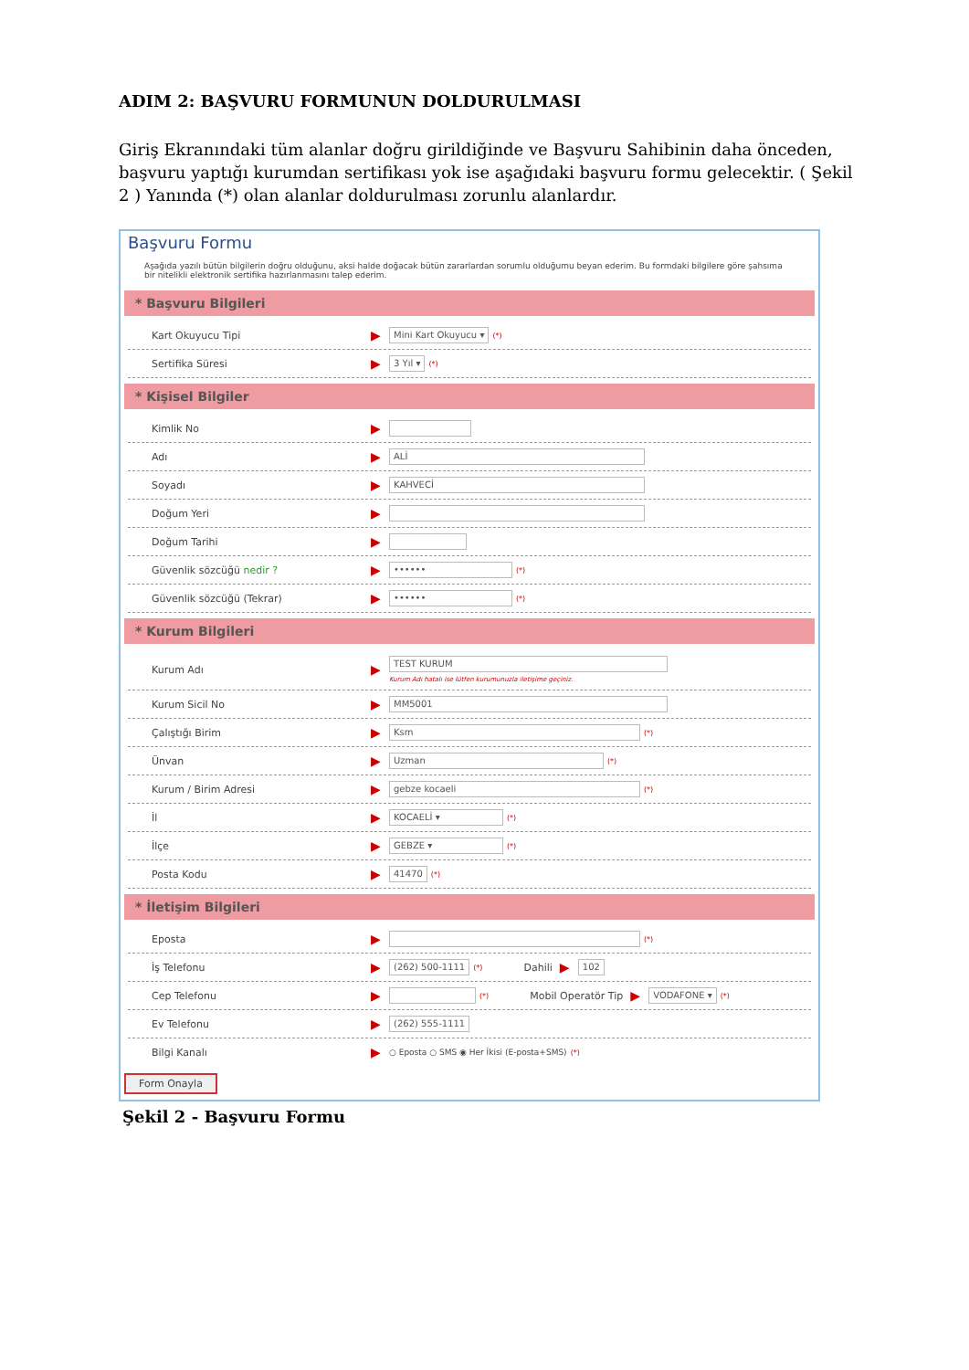ADIM 2: BAŞVURU FORMUNUN DOLDURULMASI
Giriş Ekranındaki tüm alanlar doğru girildiğinde ve Başvuru Sahibinin daha önceden, başvuru yaptığı kurumdan sertifikası yok ise aşağıdaki başvuru formu gelecektir. ( Şekil 2 ) Yanında (*) olan alanlar doldurulması zorunlu alanlardır.
Başvuru Formu
Aşağıda yazılı bütün bilgilerin doğru olduğunu, aksi halde doğacak bütün zararlardan sorumlu olduğumu beyan ederim. Bu formdaki bilgilere göre şahsıma bir nitelikli elektronik sertifika hazırlanmasını talep ederim.
* Başvuru Bilgileri
Kart Okuyucu Tipi ▶ Mini Kart Okuyucu ▾ (*)
Sertifika Süresi ▶ 3 Yıl ▾ (*)
* Kişisel Bilgiler
Kimlik No ▶
Adı ▶ ALİ
Soyadı ▶ KAHVECİ
Doğum Yeri ▶
Doğum Tarihi ▶
Güvenlik sözcüğü nedir ? ▶ •••••• (*)
Güvenlik sözcüğü (Tekrar) ▶ •••••• (*)
* Kurum Bilgileri
Kurum Adı ▶ TEST KURUM
Kurum Adı hatalı ise lütfen kurumunuzla iletişime geçiniz.
Kurum Sicil No ▶ MM5001
Çalıştığı Birim ▶ Ksm (*)
Ünvan ▶ Uzman (*)
Kurum / Birim Adresi ▶ gebze kocaeli (*)
İl ▶ KOCAELİ ▾ (*)
İlçe ▶ GEBZE ▾ (*)
Posta Kodu ▶ 41470 (*)
* İletişim Bilgileri
Eposta ▶ (*)
İş Telefonu ▶ (262) 500-1111 (*) Dahili ▶ 102
Cep Telefonu ▶ (*) Mobil Operatör Tip ▶ VODAFONE ▾ (*)
Ev Telefonu ▶ (262) 555-1111
Bilgi Kanalı ▶ ○ Eposta ○ SMS ◉ Her İkisi (E-posta+SMS) (*)
Form Onayla
Şekil 2 - Başvuru Formu